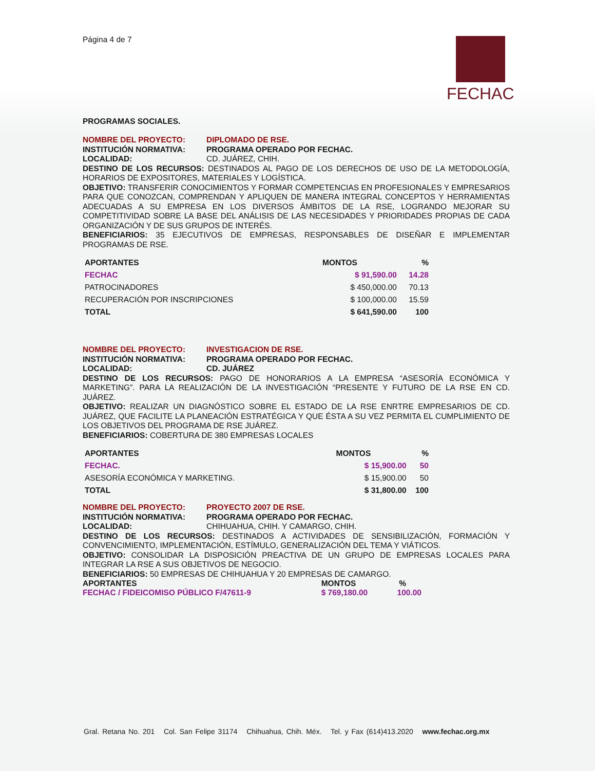FECHAC
Página 4 de 7
PROGRAMAS SOCIALES.
NOMBRE DEL PROYECTO: DIPLOMADO DE RSE.
INSTITUCIÓN NORMATIVA: PROGRAMA OPERADO POR FECHAC.
LOCALIDAD: CD. JUÁREZ, CHIH.
DESTINO DE LOS RECURSOS: DESTINADOS AL PAGO DE LOS DERECHOS DE USO DE LA METODOLOGÍA, HORARIOS DE EXPOSITORES, MATERIALES Y LOGÍSTICA.
OBJETIVO: TRANSFERIR CONOCIMIENTOS Y FORMAR COMPETENCIAS EN PROFESIONALES Y EMPRESARIOS PARA QUE CONOZCAN, COMPRENDAN Y APLIQUEN DE MANERA INTEGRAL CONCEPTOS Y HERRAMIENTAS ADECUADAS A SU EMPRESA EN LOS DIVERSOS ÁMBITOS DE LA RSE, LOGRANDO MEJORAR SU COMPETITIVIDAD SOBRE LA BASE DEL ANÁLISIS DE LAS NECESIDADES Y PRIORIDADES PROPIAS DE CADA ORGANIZACIÓN Y DE SUS GRUPOS DE INTERÉS.
BENEFICIARIOS: 35 EJECUTIVOS DE EMPRESAS, RESPONSABLES DE DISEÑAR E IMPLEMENTAR PROGRAMAS DE RSE.
| APORTANTES | MONTOS | % |
| --- | --- | --- |
| FECHAC | $ 91,590.00 | 14.28 |
| PATROCINADORES | $ 450,000.00 | 70.13 |
| RECUPERACIÓN POR INSCRIPCIONES | $ 100,000.00 | 15.59 |
| TOTAL | $ 641,590.00 | 100 |
NOMBRE DEL PROYECTO: INVESTIGACION DE RSE.
INSTITUCIÓN NORMATIVA: PROGRAMA OPERADO POR FECHAC.
LOCALIDAD: CD. JUÁREZ
DESTINO DE LOS RECURSOS: PAGO DE HONORARIOS A LA EMPRESA “ASESORÍA ECONÓMICA Y MARKETING”. PARA LA REALIZACIÓN DE LA INVESTIGACIÓN “PRESENTE Y FUTURO DE LA RSE EN CD. JUÁREZ.
OBJETIVO: REALIZAR UN DIAGNÓSTICO SOBRE EL ESTADO DE LA RSE ENRTRE EMPRESARIOS DE CD. JUÁREZ, QUE FACILITE LA PLANEACIÓN ESTRATÉGICA Y QUE ÉSTA A SU VEZ PERMITA EL CUMPLIMIENTO DE LOS OBJETIVOS DEL PROGRAMA DE RSE JUÁREZ.
BENEFICIARIOS: COBERTURA DE 380 EMPRESAS LOCALES
| APORTANTES | MONTOS | % |
| --- | --- | --- |
| FECHAC. | $ 15,900.00 | 50 |
| ASESORÍA ECONÓMICA Y MARKETING. | $ 15,900.00 | 50 |
| TOTAL | $ 31,800.00 | 100 |
NOMBRE DEL PROYECTO: PROYECTO 2007 DE RSE.
INSTITUCIÓN NORMATIVA: PROGRAMA OPERADO POR FECHAC.
LOCALIDAD: CHIHUAHUA, CHIH. Y CAMARGO, CHIH.
DESTINO DE LOS RECURSOS: DESTINADOS A ACTIVIDADES DE SENSIBILIZACIÓN, FORMACIÓN Y CONVENCIMIENTO, IMPLEMENTACIÓN, ESTÍMULO, GENERALIZACIÓN DEL TEMA Y VIÁTICOS.
OBJETIVO: CONSOLIDAR LA DISPOSICIÓN PREACTIVA DE UN GRUPO DE EMPRESAS LOCALES PARA INTEGRAR LA RSE A SUS OBJETIVOS DE NEGOCIO.
BENEFICIARIOS: 50 EMPRESAS DE CHIHUAHUA Y 20 EMPRESAS DE CAMARGO.
| APORTANTES | MONTOS | % |
| --- | --- | --- |
| FECHAC / FIDEICOMISO PÚBLICO F/47611-9 | $ 769,180.00 | 100.00 |
Gral. Retana No. 201 Col. San Felipe 31174 Chihuahua, Chih. Méx. Tel. y Fax (614)413.2020 www.fechac.org.mx